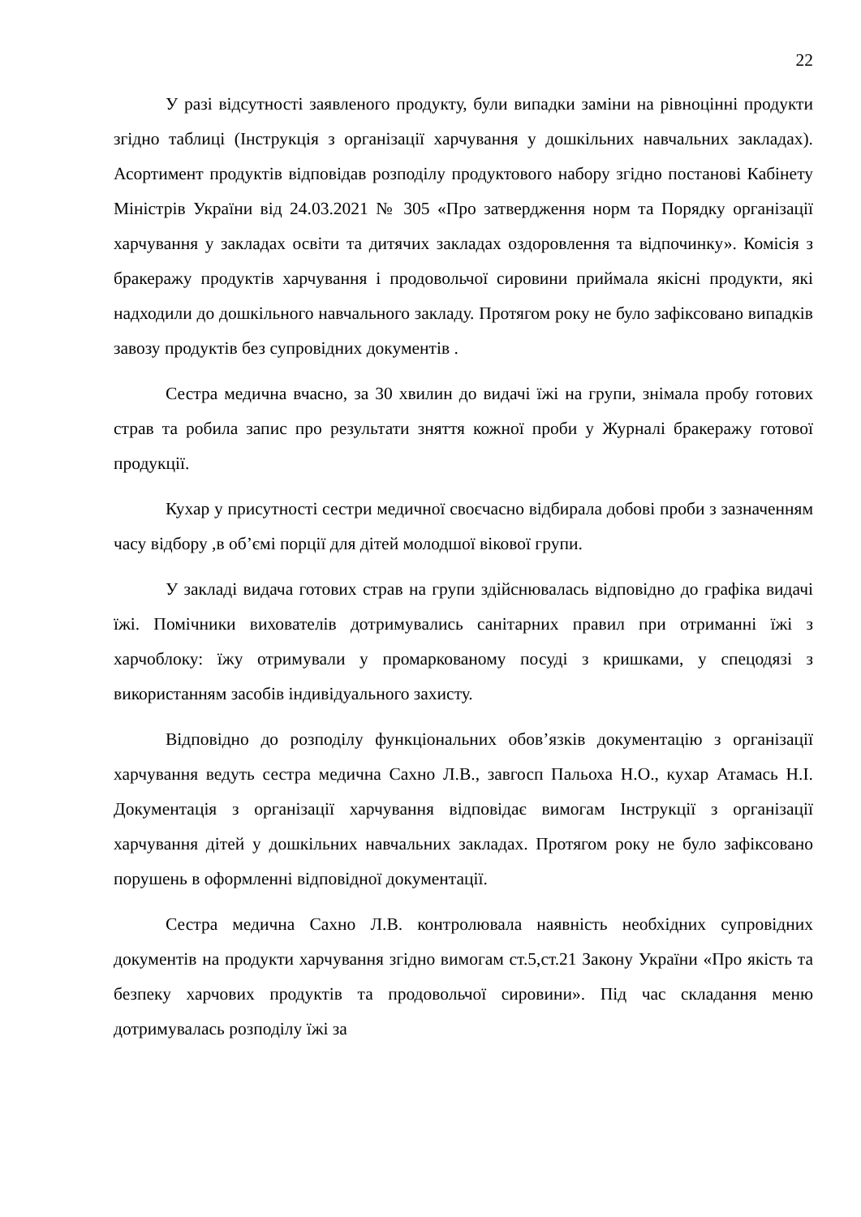22
У разі відсутності заявленого продукту, були випадки заміни на рівноцінні продукти згідно таблиці (Інструкція з організації харчування у дошкільних навчальних закладах). Асортимент продуктів відповідав розподілу продуктового набору згідно постанові Кабінету Міністрів України від 24.03.2021 № 305 «Про затвердження норм та Порядку організації харчування у закладах освіти та дитячих закладах оздоровлення та відпочинку». Комісія з бракеражу продуктів харчування і продовольчої сировини приймала якісні продукти, які надходили до дошкільного навчального закладу. Протягом року не було зафіксовано випадків завозу продуктів без супровідних документів .
Сестра медична вчасно, за 30 хвилин до видачі їжі на групи, знімала пробу готових страв та робила запис про результати зняття кожної проби у Журналі бракеражу готової продукції.
Кухар у присутності сестри медичної своєчасно відбирала добові проби з зазначенням часу відбору ,в об’ємі порції для дітей молодшої вікової групи.
У закладі видача готових страв на групи здійснювалась відповідно до графіка видачі їжі. Помічники вихователів дотримувались санітарних правил при отриманні їжі з харчоблоку: їжу отримували у промаркованому посуді з кришками, у спецодязі з використанням засобів індивідуального захисту.
Відповідно до розподілу функціональних обов’язків документацію з організації харчування ведуть сестра медична Сахно Л.В., завгосп Пальоха Н.О., кухар Атамась Н.І. Документація з організації харчування відповідає вимогам Інструкції з організації харчування дітей у дошкільних навчальних закладах. Протягом року не було зафіксовано порушень в оформленні відповідної документації.
Сестра медична Сахно Л.В. контролювала наявність необхідних супровідних документів на продукти харчування згідно вимогам ст.5,ст.21 Закону України «Про якість та безпеку харчових продуктів та продовольчої сировини». Під час складання меню дотримувалась розподілу їжі за